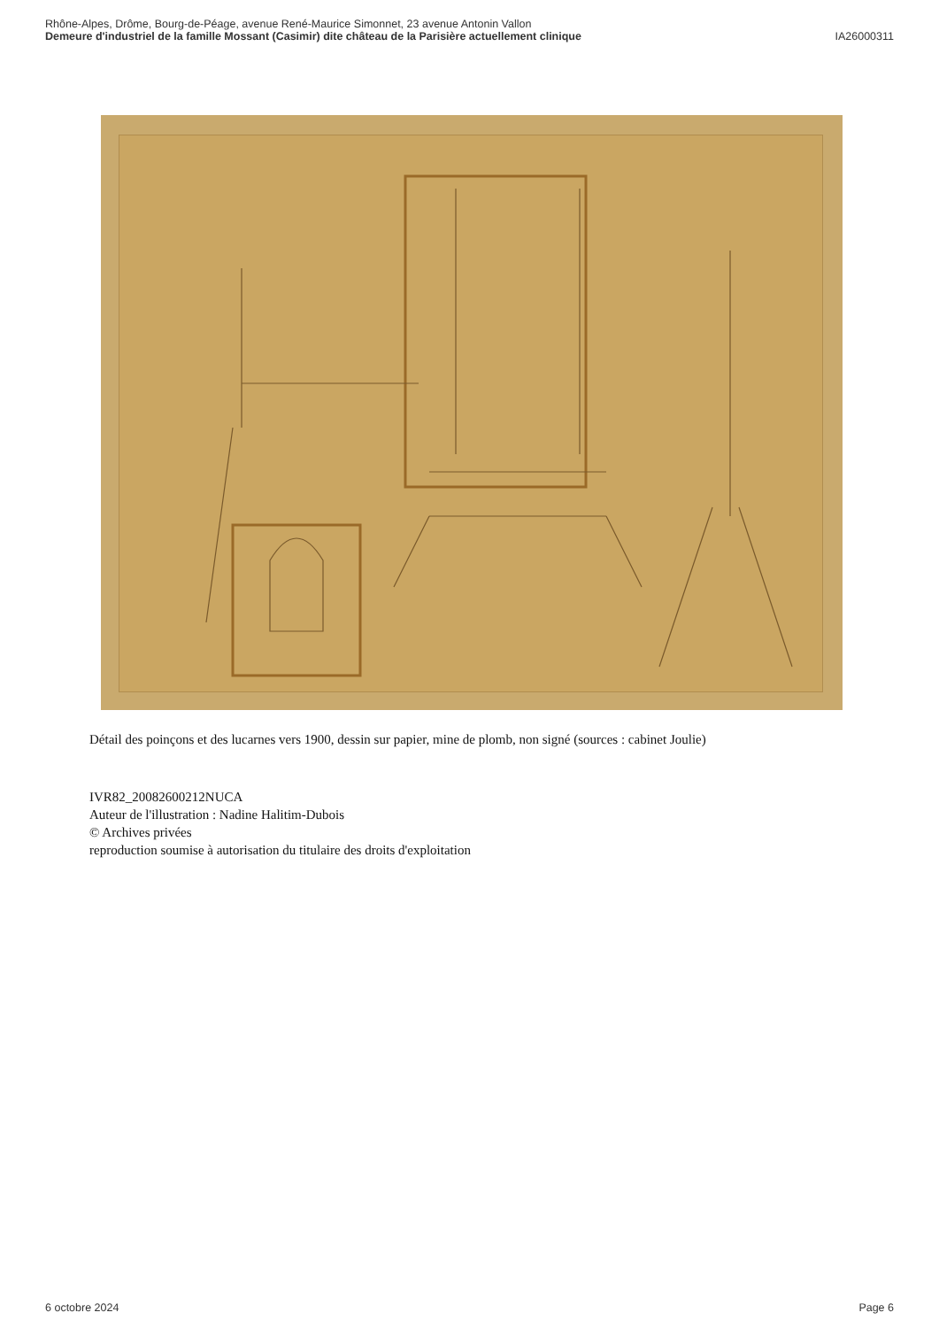Rhône-Alpes, Drôme, Bourg-de-Péage, avenue René-Maurice Simonnet, 23 avenue Antonin Vallon
Demeure d'industriel de la famille Mossant (Casimir) dite château de la Parisière actuellement clinique IA26000311
Détail des poinçons et des lucarnes vers 1900, dessin sur papier, mine de plomb, non signé (sources : cabinet Joulie)
IVR82_20082600212NUCA
Auteur de l'illustration : Nadine Halitim-Dubois
© Archives privées
reproduction soumise à autorisation du titulaire des droits d'exploitation
6 octobre 2024 Page 6